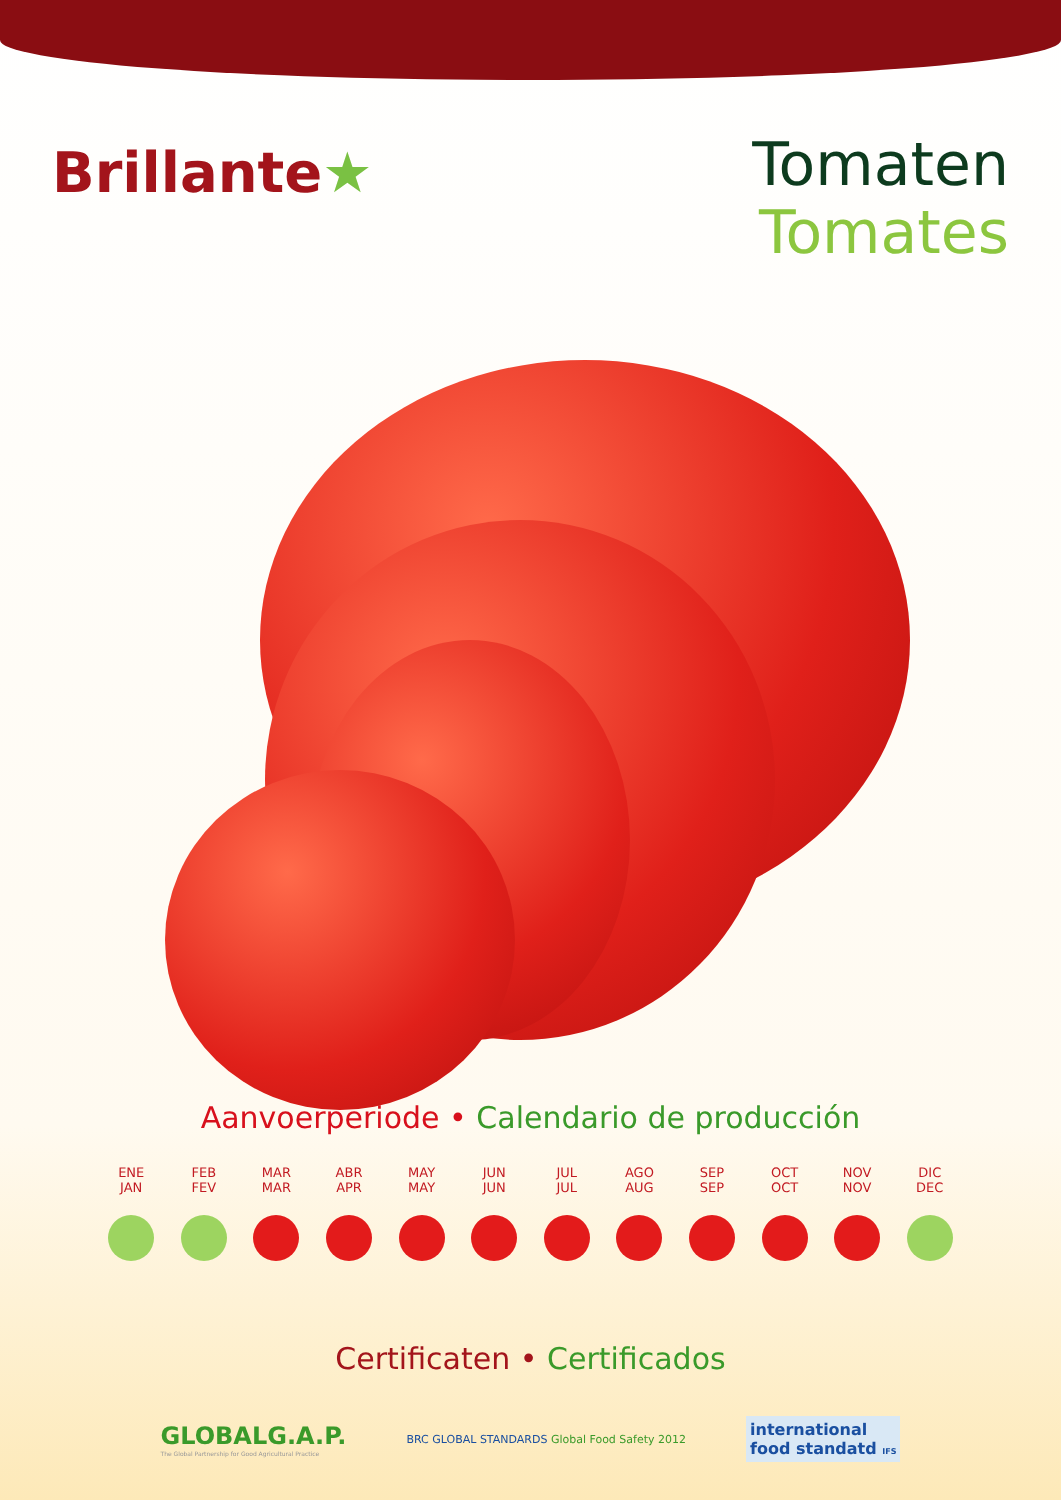Brillante★
Tomaten
Tomates
Aanvoerperiode • Calendario de producción
ENE
JAN
FEB
FEV
MAR
MAR
ABR
APR
MAY
MAY
JUN
JUN
JUL
JUL
AGO
AUG
SEP
SEP
OCT
OCT
NOV
NOV
DIC
DEC
Certificaten • Certificados
GLOBALG.A.P.
The Global Partnership for Good Agricultural Practice
BRC GLOBAL STANDARDS Global Food Safety 2012
international
food standatd IFS